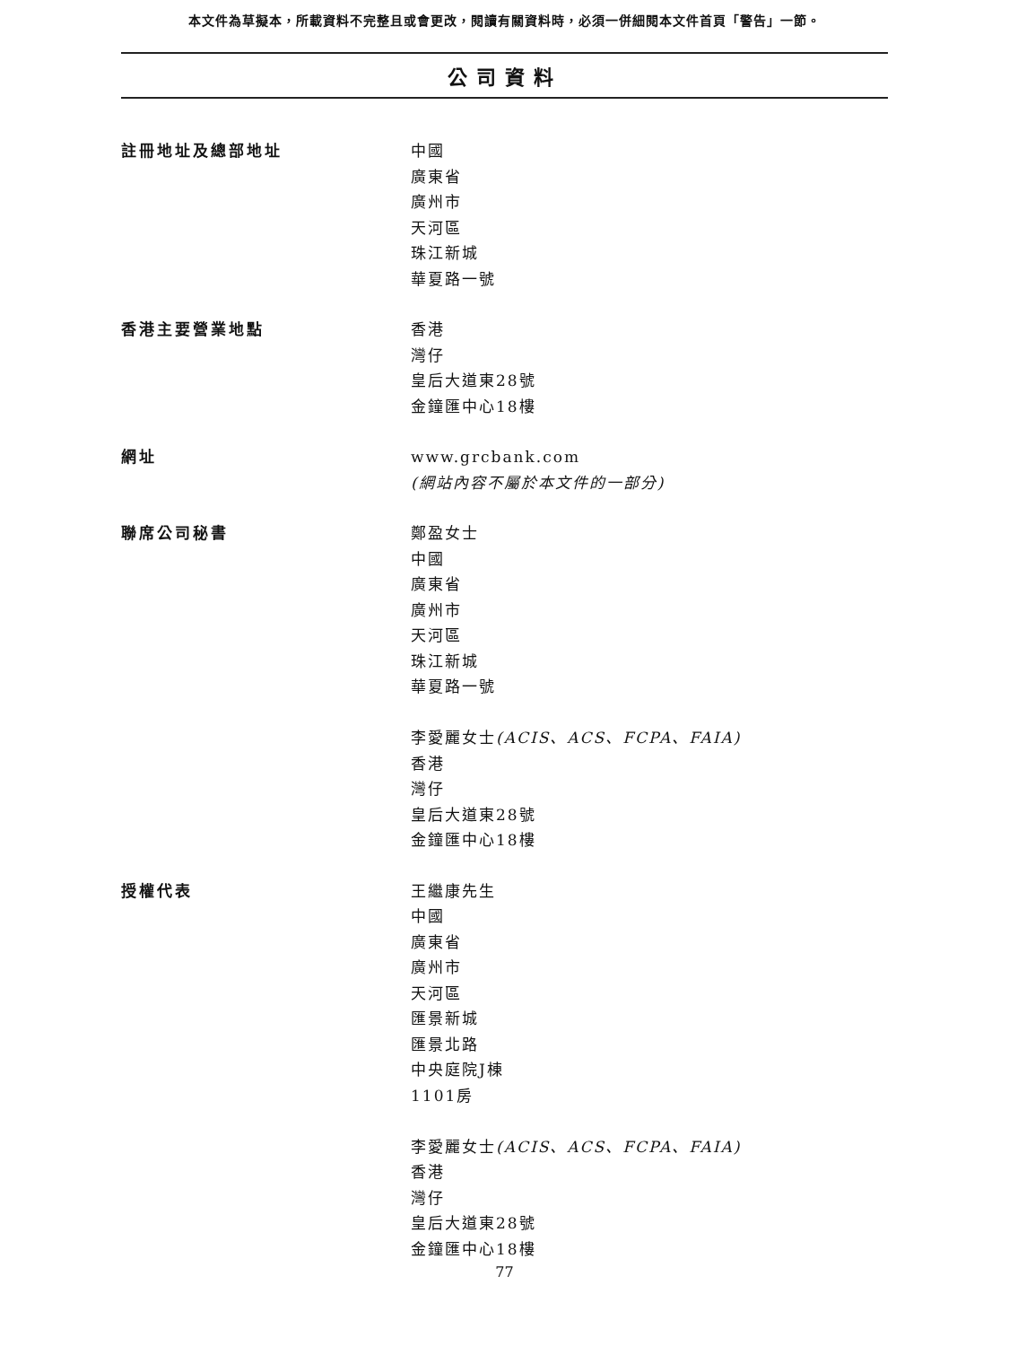本文件為草擬本，所載資料不完整且或會更改，閱讀有關資料時，必須一併細閱本文件首頁「警告」一節。
公司資料
| 註冊地址及總部地址 | 中國 廣東省 廣州市 天河區 珠江新城 華夏路一號 |
| 香港主要營業地點 | 香港 灣仔 皇后大道東28號 金鐘匯中心18樓 |
| 網址 | www.grcbank.com (網站內容不屬於本文件的一部分) |
| 聯席公司秘書 | 鄭盈女士 中國 廣東省 廣州市 天河區 珠江新城 華夏路一號 李愛麗女士 (ACIS、ACS、FCPA、FAIA) 香港 灣仔 皇后大道東28號 金鐘匯中心18樓 |
| 授權代表 | 王繼康先生 中國 廣東省 廣州市 天河區 匯景新城 匯景北路 中央庭院J棟 1101房 李愛麗女士 (ACIS、ACS、FCPA、FAIA) 香港 灣仔 皇后大道東28號 金鐘匯中心18樓 |
77